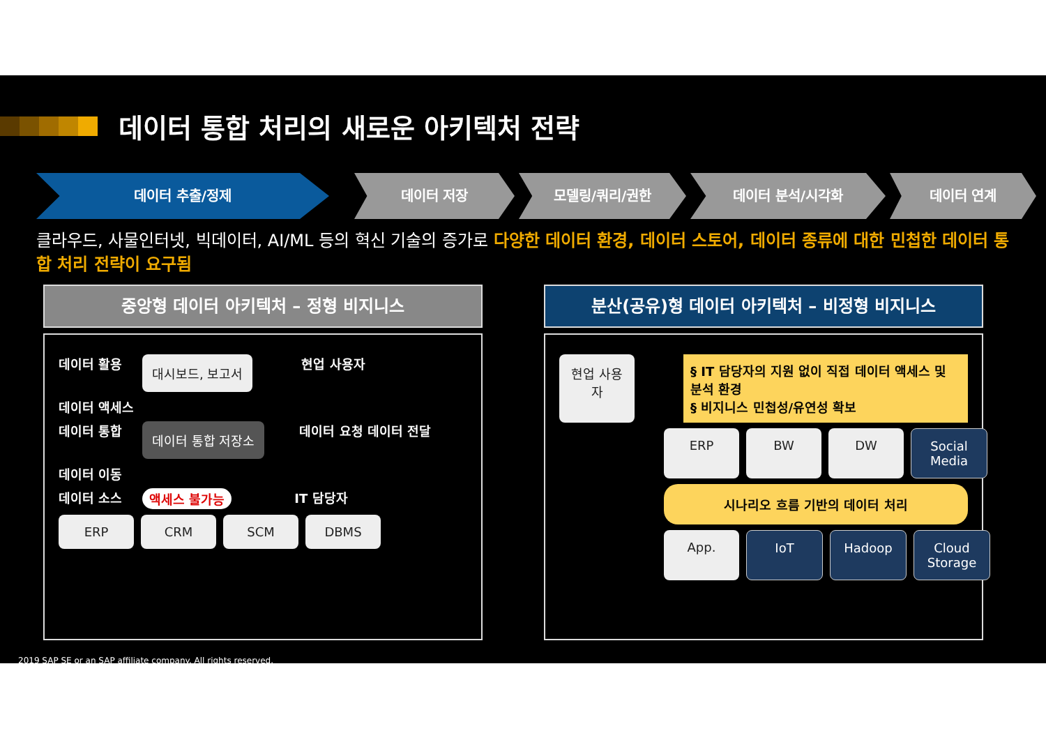데이터 통합 처리의 새로운 아키텍처 전략
데이터 추출/정제 데이터 저장 모델링/쿼리/권한 데이터 분석/시각화 데이터 연계
클라우드, 사물인터넷, 빅데이터, AI/ML 등의 혁신 기술의 증가로 다양한 데이터 환경, 데이터 스토어, 데이터 종류에 대한 민첩한 데이터 통합 처리 전략이 요구됨
중앙형 데이터 아키텍처 – 정형 비지니스
데이터 활용 대시보드, 보고서 현업 사용자
데이터 액세스
데이터 통합 데이터 통합 저장소 데이터 요청 데이터 전달
데이터 이동
데이터 소스 액세스 불가능 IT 담당자
ERP CRM SCM DBMS
분산(공유)형 데이터 아키텍처 – 비정형 비지니스
현업 사용자
§ IT 담당자의 지원 없이 직접 데이터 액세스 및 분석 환경
§ 비지니스 민첩성/유연성 확보
ERP BW DW Social Media
시나리오 흐름 기반의 데이터 처리
App. IoT Hadoop Cloud Storage
2019 SAP SE or an SAP affiliate company. All rights reserved.